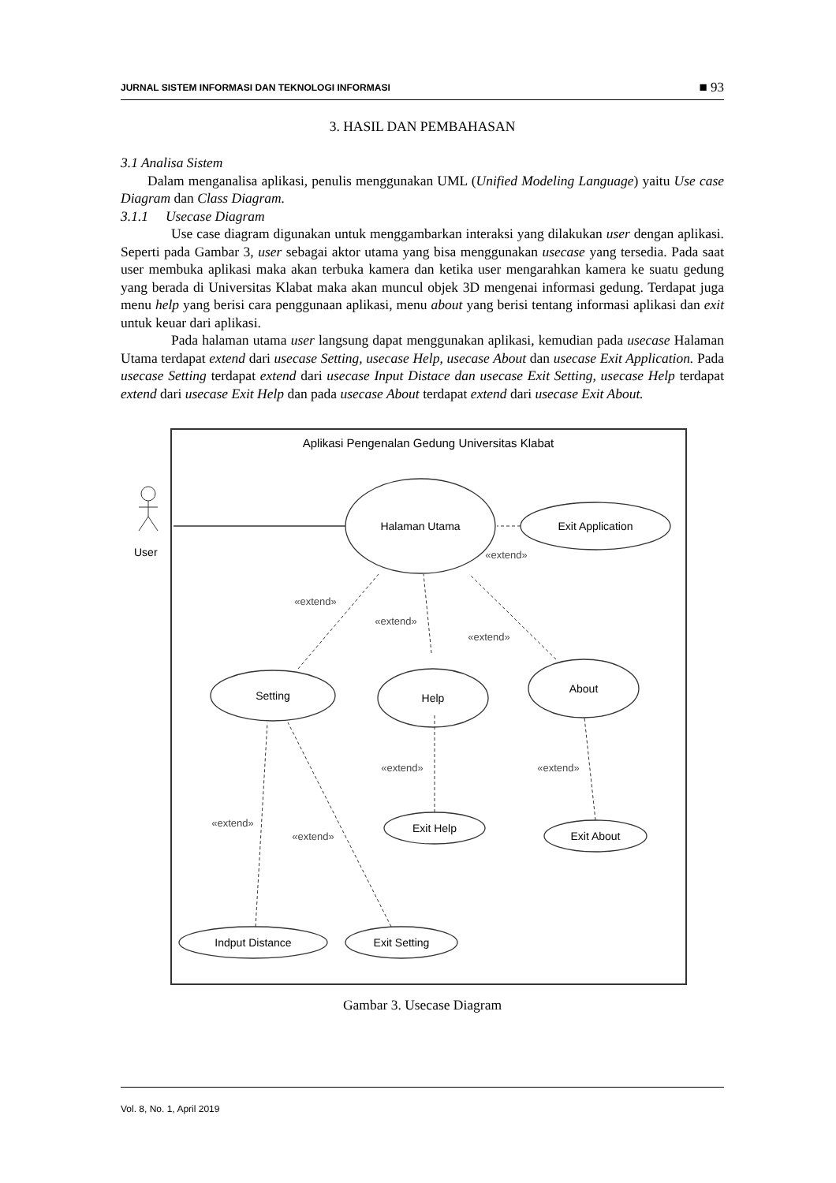JURNAL SISTEM INFORMASI DAN TEKNOLOGI INFORMASI ■ 93
3. HASIL DAN PEMBAHASAN
3.1 Analisa Sistem
Dalam menganalisa aplikasi, penulis menggunakan UML (Unified Modeling Language) yaitu Use case Diagram dan Class Diagram.
3.1.1 Usecase Diagram
Use case diagram digunakan untuk menggambarkan interaksi yang dilakukan user dengan aplikasi. Seperti pada Gambar 3, user sebagai aktor utama yang bisa menggunakan usecase yang tersedia. Pada saat user membuka aplikasi maka akan terbuka kamera dan ketika user mengarahkan kamera ke suatu gedung yang berada di Universitas Klabat maka akan muncul objek 3D mengenai informasi gedung. Terdapat juga menu help yang berisi cara penggunaan aplikasi, menu about yang berisi tentang informasi aplikasi dan exit untuk keuar dari aplikasi.
Pada halaman utama user langsung dapat menggunakan aplikasi, kemudian pada usecase Halaman Utama terdapat extend dari usecase Setting, usecase Help, usecase About dan usecase Exit Application. Pada usecase Setting terdapat extend dari usecase Input Distace dan usecase Exit Setting, usecase Help terdapat extend dari usecase Exit Help dan pada usecase About terdapat extend dari usecase Exit About.
Aplikasi Pengenalan Gedung Universitas Klabat
User
Halaman Utama
Exit Application
Setting
Help
About
Exit Help
Exit About
Indput Distance
Exit Setting
«extend»
«extend»
«extend»
«extend»
«extend»
«extend»
«extend»
«extend»
Gambar 3. Usecase Diagram
Vol. 8, No. 1, April 2019